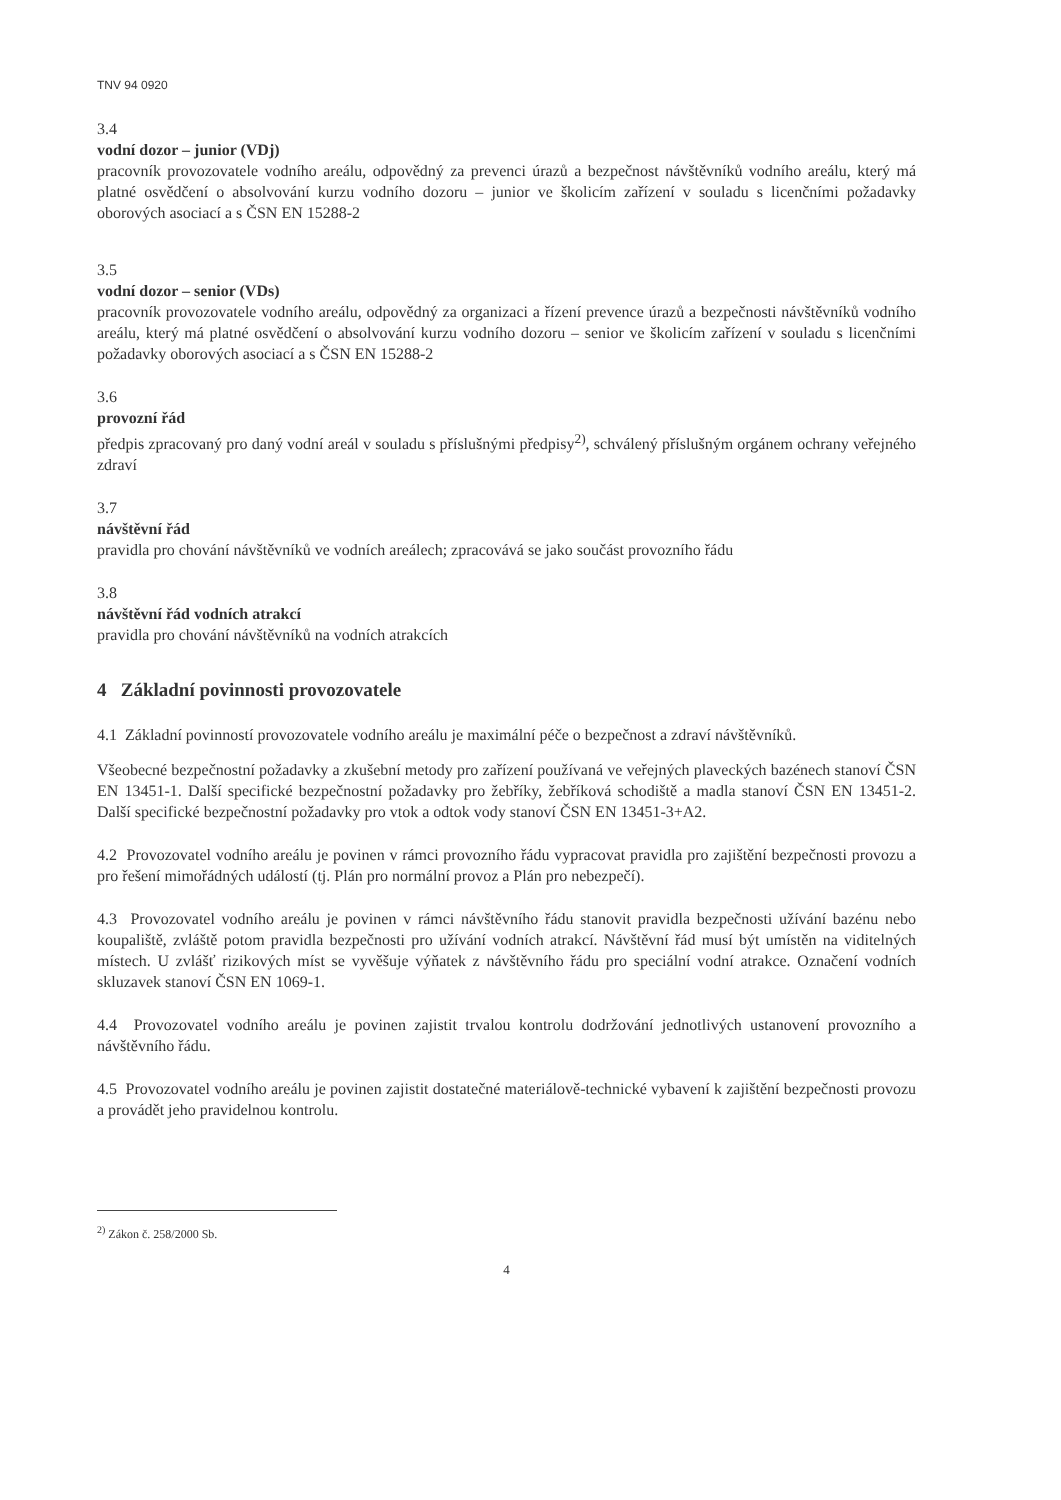TNV 94 0920
3.4
vodní dozor – junior (VDj)
pracovník provozovatele vodního areálu, odpovědný za prevenci úrazů a bezpečnost návštěvníků vodního areálu, který má platné osvědčení o absolvování kurzu vodního dozoru – junior ve školicím zařízení v souladu s licenčními požadavky oborových asociací a s ČSN EN 15288-2
3.5
vodní dozor – senior (VDs)
pracovník provozovatele vodního areálu, odpovědný za organizaci a řízení prevence úrazů a bezpečnosti návštěvníků vodního areálu, který má platné osvědčení o absolvování kurzu vodního dozoru – senior ve školicím zařízení v souladu s licenčními požadavky oborových asociací a s ČSN EN 15288-2
3.6
provozní řád
předpis zpracovaný pro daný vodní areál v souladu s příslušnými předpisy<sup>2)</sup>, schválený příslušným orgánem ochrany veřejného zdraví
3.7
návštěvní řád
pravidla pro chování návštěvníků ve vodních areálech; zpracovává se jako součást provozního řádu
3.8
návštěvní řád vodních atrakcí
pravidla pro chování návštěvníků na vodních atrakcích
4 Základní povinnosti provozovatele
4.1 Základní povinností provozovatele vodního areálu je maximální péče o bezpečnost a zdraví návštěvníků.
Všeobecné bezpečnostní požadavky a zkušební metody pro zařízení používaná ve veřejných plaveckých bazénech stanoví ČSN EN 13451-1. Další specifické bezpečnostní požadavky pro žebříky, žebříková schodiště a madla stanoví ČSN EN 13451-2. Další specifické bezpečnostní požadavky pro vtok a odtok vody stanoví ČSN EN 13451-3+A2.
4.2 Provozovatel vodního areálu je povinen v rámci provozního řádu vypracovat pravidla pro zajištění bezpečnosti provozu a pro řešení mimořádných událostí (tj. Plán pro normální provoz a Plán pro nebezpečí).
4.3 Provozovatel vodního areálu je povinen v rámci návštěvního řádu stanovit pravidla bezpečnosti užívání bazénu nebo koupaliště, zvláště potom pravidla bezpečnosti pro užívání vodních atrakcí. Návštěvní řád musí být umístěn na viditelných místech. U zvlášť rizikových míst se vyvěšuje výňatek z návštěvního řádu pro speciální vodní atrakce. Označení vodních skluzavek stanoví ČSN EN 1069-1.
4.4 Provozovatel vodního areálu je povinen zajistit trvalou kontrolu dodržování jednotlivých ustanovení provozního a návštěvního řádu.
4.5 Provozovatel vodního areálu je povinen zajistit dostatečné materiálově-technické vybavení k zajištění bezpečnosti provozu a provádět jeho pravidelnou kontrolu.
<sup>2)</sup> Zákon č. 258/2000 Sb.
4